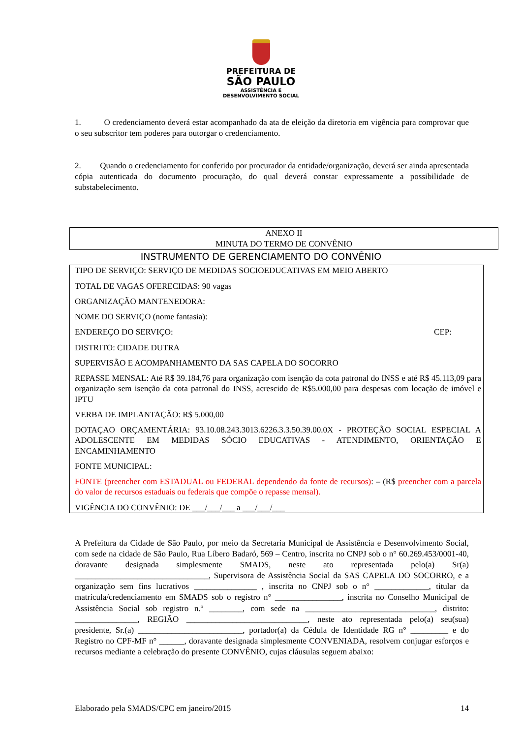PREFEITURA DE
SÃO PAULO
ASSISTÊNCIA E
DESENVOLVIMENTO SOCIAL
1. O credenciamento deverá estar acompanhado da ata de eleição da diretoria em vigência para comprovar que o seu subscritor tem poderes para outorgar o credenciamento.
2. Quando o credenciamento for conferido por procurador da entidade/organização, deverá ser ainda apresentada cópia autenticada do documento procuração, do qual deverá constar expressamente a possibilidade de substabelecimento.
ANEXO II
MINUTA DO TERMO DE CONVÊNIO
INSTRUMENTO DE GERENCIAMENTO DO CONVÊNIO
TIPO DE SERVIÇO: SERVIÇO DE MEDIDAS SOCIOEDUCATIVAS EM MEIO ABERTO
TOTAL DE VAGAS OFERECIDAS: 90 vagas
ORGANIZAÇÃO MANTENEDORA:
NOME DO SERVIÇO (nome fantasia):
ENDEREÇO DO SERVIÇO: CEP:
DISTRITO: CIDADE DUTRA
SUPERVISÃO E ACOMPANHAMENTO DA SAS CAPELA DO SOCORRO
REPASSE MENSAL: Até R$ 39.184,76 para organização com isenção da cota patronal do INSS e até R$ 45.113,09 para organização sem isenção da cota patronal do INSS, acrescido de R$5.000,00 para despesas com locação de imóvel e IPTU
VERBA DE IMPLANTAÇÃO: R$ 5.000,00
DOTAÇAO ORÇAMENTÁRIA: 93.10.08.243.3013.6226.3.3.50.39.00.0X - PROTEÇÃO SOCIAL ESPECIAL A ADOLESCENTE EM MEDIDAS SÓCIO EDUCATIVAS - ATENDIMENTO, ORIENTAÇÃO E ENCAMINHAMENTO
FONTE MUNICIPAL:
FONTE (preencher com ESTADUAL ou FEDERAL dependendo da fonte de recursos): – (R$ preencher com a parcela do valor de recursos estaduais ou federais que compõe o repasse mensal).
VIGÊNCIA DO CONVÊNIO: DE ___/___/___ a ___/___/___
A Prefeitura da Cidade de São Paulo, por meio da Secretaria Municipal de Assistência e Desenvolvimento Social, com sede na cidade de São Paulo, Rua Líbero Badaró, 569 – Centro, inscrita no CNPJ sob o n° 60.269.453/0001-40, doravante designada simplesmente SMADS, neste ato representada pelo(a) Sr(a) ________________________________, Supervisora de Assistência Social da SAS CAPELA DO SOCORRO, e a organização sem fins lucrativos _______________ , inscrita no CNPJ sob o n° _____________, titular da matrícula/credenciamento em SMADS sob o registro n° ________________, inscrita no Conselho Municipal de Assistência Social sob registro n.º ________, com sede na _______________________________, distrito: _______________, REGIÃO _____________________________, neste ato representada pelo(a) seu(sua) presidente, Sr.(a) _________________________, portador(a) da Cédula de Identidade RG n° _________ e do Registro no CPF-MF n° ______, doravante designada simplesmente CONVENIADA, resolvem conjugar esforços e recursos mediante a celebração do presente CONVÊNIO, cujas cláusulas seguem abaixo:
Elaborado pela SMADS/CPC em janeiro/2015 14